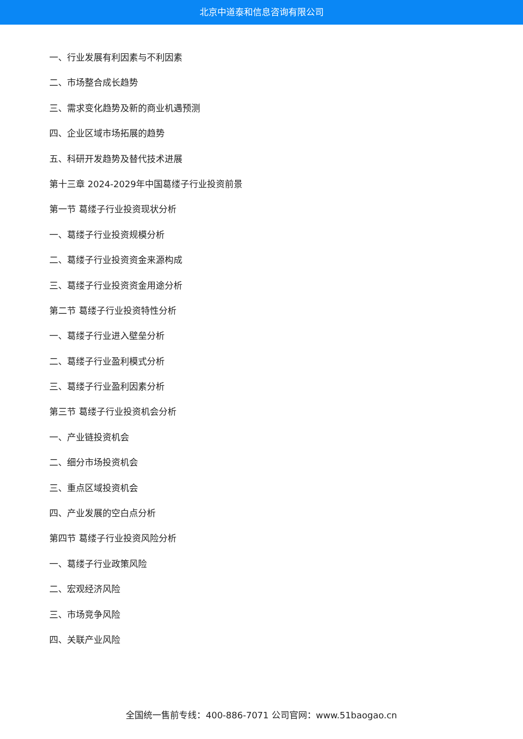北京中道泰和信息咨询有限公司
一、行业发展有利因素与不利因素
二、市场整合成长趋势
三、需求变化趋势及新的商业机遇预测
四、企业区域市场拓展的趋势
五、科研开发趋势及替代技术进展
第十三章 2024-2029年中国葛缕子行业投资前景
第一节 葛缕子行业投资现状分析
一、葛缕子行业投资规模分析
二、葛缕子行业投资资金来源构成
三、葛缕子行业投资资金用途分析
第二节 葛缕子行业投资特性分析
一、葛缕子行业进入壁垒分析
二、葛缕子行业盈利模式分析
三、葛缕子行业盈利因素分析
第三节 葛缕子行业投资机会分析
一、产业链投资机会
二、细分市场投资机会
三、重点区域投资机会
四、产业发展的空白点分析
第四节 葛缕子行业投资风险分析
一、葛缕子行业政策风险
二、宏观经济风险
三、市场竞争风险
四、关联产业风险
全国统一售前专线：400-886-7071 公司官网：www.51baogao.cn